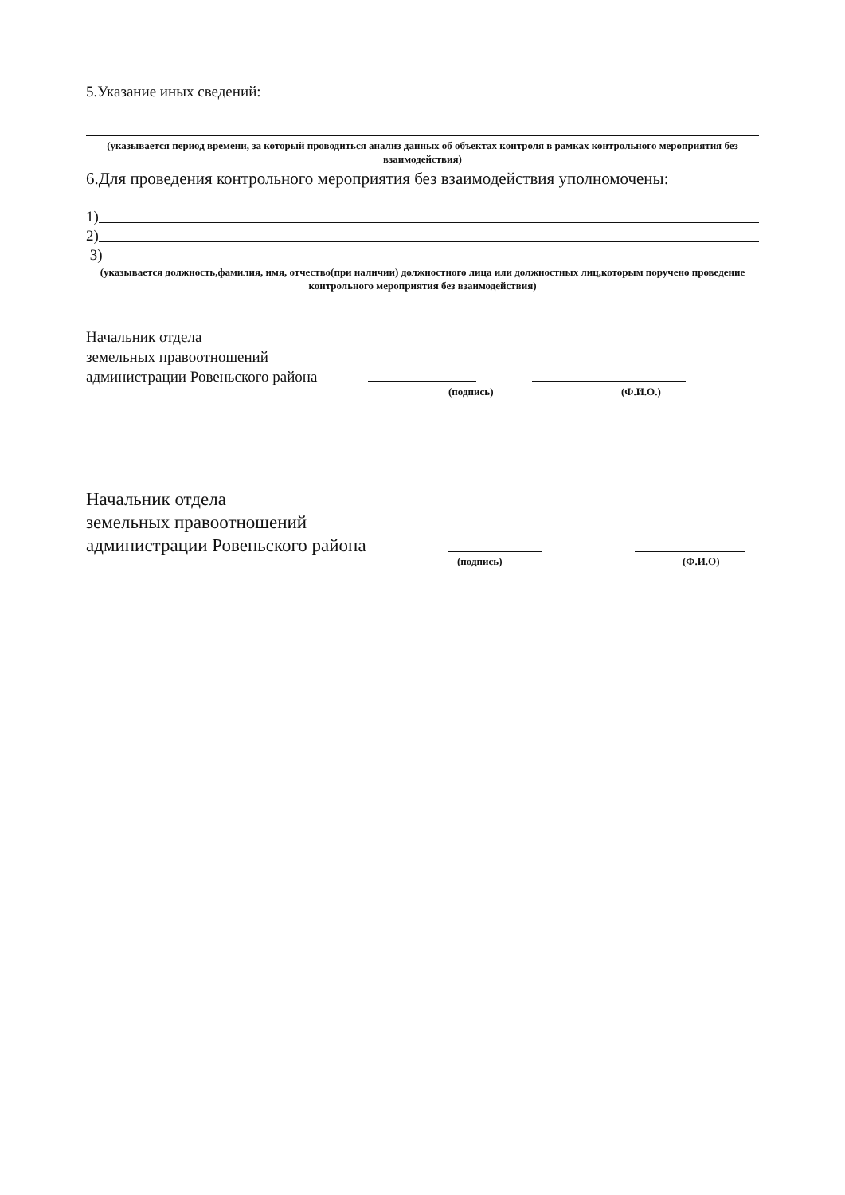5.Указание иных сведений:
(указывается период времени, за который проводиться анализ данных об объектах контроля в рамках контрольного мероприятия без взаимодействия)
6.Для проведения контрольного мероприятия без взаимодействия уполномочены:
1)
2)
3)
(указывается должность,фамилия, имя, отчество(при наличии) должностного лица или должностных лиц,которым поручено проведение контрольного мероприятия без взаимодействия)
Начальник отдела
земельных правоотношений
администрации Ровеньского района
(подпись) (Ф.И.О.)
Начальник отдела
земельных правоотношений
администрации Ровеньского района
(подпись) (Ф.И.О)